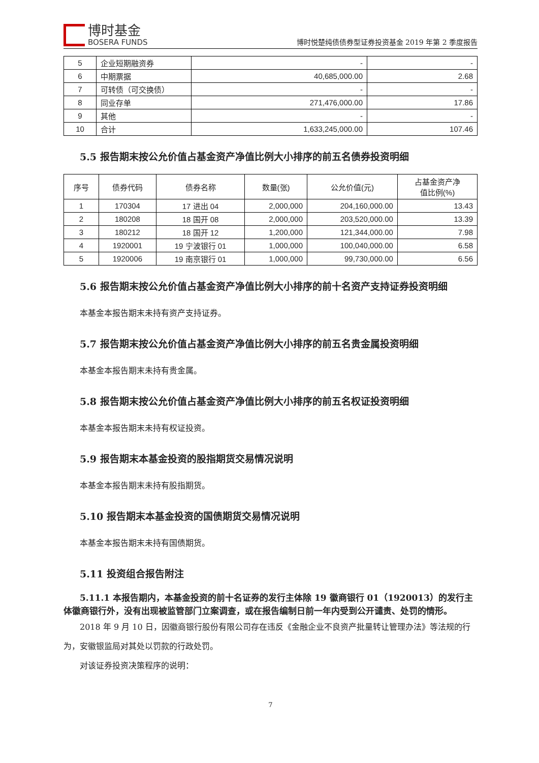博时基金
BOSERA FUNDS
博时悦楚纯债债券型证券投资基金 2019 年第 2 季度报告
| 5 | 企业短期融资券 | - | - |
| 6 | 中期票据 | 40,685,000.00 | 2.68 |
| 7 | 可转债（可交换债） | - | - |
| 8 | 同业存单 | 271,476,000.00 | 17.86 |
| 9 | 其他 | - | - |
| 10 | 合计 | 1,633,245,000.00 | 107.46 |
5.5 报告期末按公允价值占基金资产净值比例大小排序的前五名债券投资明细
| 序号 | 债券代码 | 债券名称 | 数量(张) | 公允价值(元) | 占基金资产净 值比例(%) |
| --- | --- | --- | --- | --- | --- |
| 1 | 170304 | 17 进出 04 | 2,000,000 | 204,160,000.00 | 13.43 |
| 2 | 180208 | 18 国开 08 | 2,000,000 | 203,520,000.00 | 13.39 |
| 3 | 180212 | 18 国开 12 | 1,200,000 | 121,344,000.00 | 7.98 |
| 4 | 1920001 | 19 宁波银行 01 | 1,000,000 | 100,040,000.00 | 6.58 |
| 5 | 1920006 | 19 南京银行 01 | 1,000,000 | 99,730,000.00 | 6.56 |
5.6 报告期末按公允价值占基金资产净值比例大小排序的前十名资产支持证券投资明细
本基金本报告期末未持有资产支持证券。
5.7 报告期末按公允价值占基金资产净值比例大小排序的前五名贵金属投资明细
本基金本报告期末未持有贵金属。
5.8 报告期末按公允价值占基金资产净值比例大小排序的前五名权证投资明细
本基金本报告期末未持有权证投资。
5.9 报告期末本基金投资的股指期货交易情况说明
本基金本报告期末未持有股指期货。
5.10 报告期末本基金投资的国债期货交易情况说明
本基金本报告期末未持有国债期货。
5.11 投资组合报告附注
5.11.1 本报告期内，本基金投资的前十名证券的发行主体除 19 徽商银行 01（1920013）的发行主体徽商银行外，没有出现被监管部门立案调查，或在报告编制日前一年内受到公开谴责、处罚的情形。
2018 年 9 月 10 日，因徽商银行股份有限公司存在违反《金融企业不良资产批量转让管理办法》等法规的行为，安徽银监局对其处以罚款的行政处罚。
对该证券投资决策程序的说明：
7